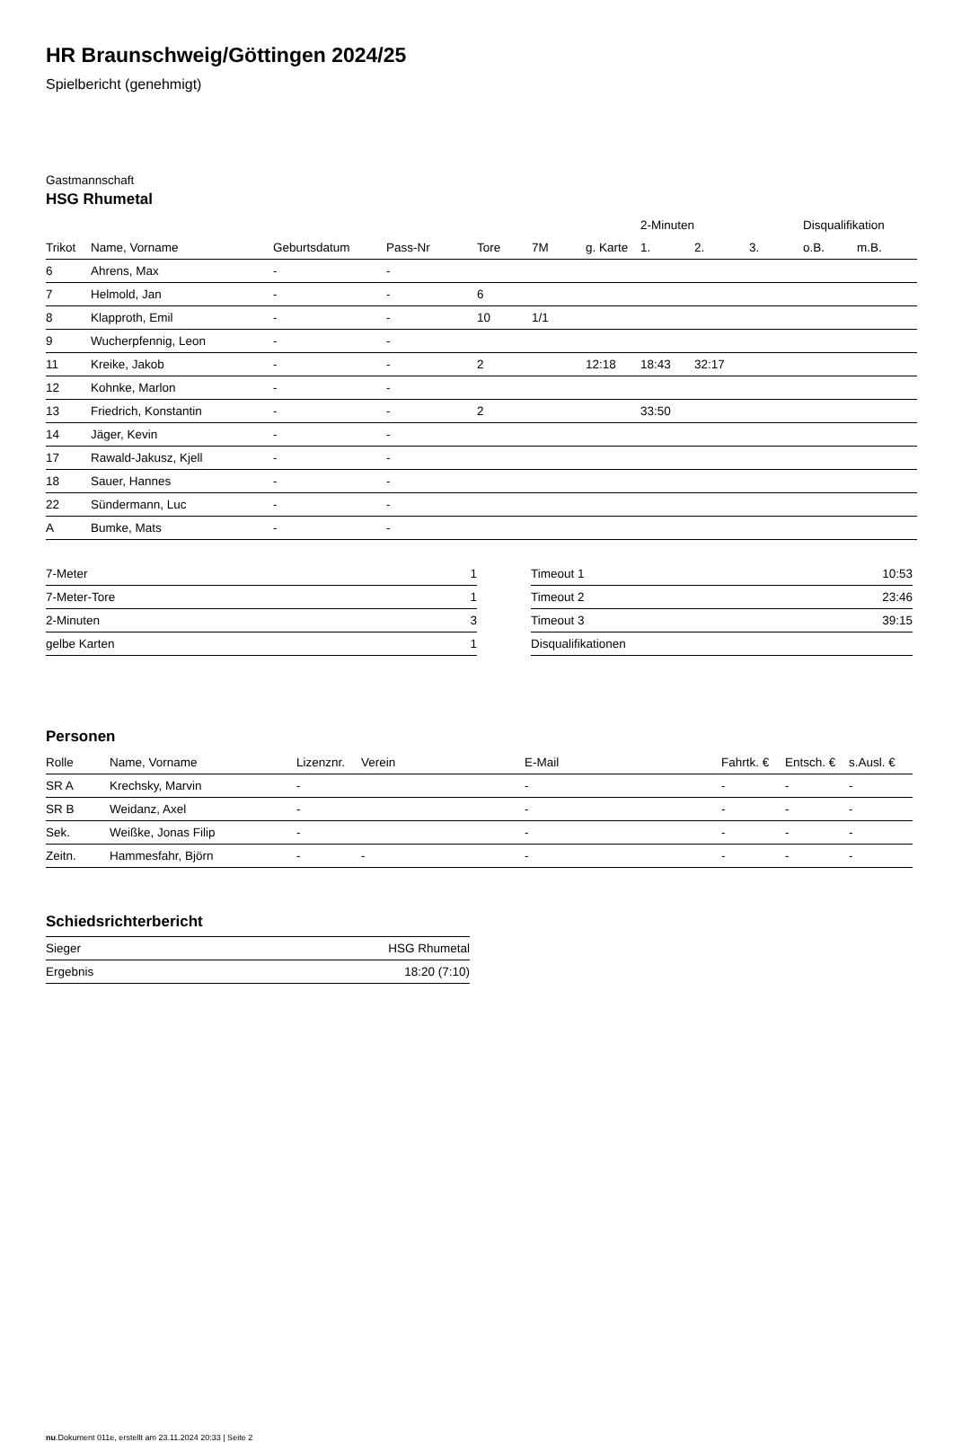HR Braunschweig/Göttingen 2024/25
Spielbericht (genehmigt)
Gastmannschaft
HSG Rhumetal
| | | | | | | | 2-Minuten | | | Disqualifikation | |
| --- | --- | --- | --- | --- | --- | --- | --- | --- | --- | --- | --- |
| Trikot | Name, Vorname | Geburtsdatum | Pass-Nr | Tore | 7M | g. Karte | 1. | 2. | 3. | o.B. | m.B. |
| 6 | Ahrens, Max | - | - | | | | | | | | |
| 7 | Helmold, Jan | - | - | 6 | | | | | | | |
| 8 | Klapproth, Emil | - | - | 10 | 1/1 | | | | | | |
| 9 | Wucherpfennig, Leon | - | - | | | | | | | | |
| 11 | Kreike, Jakob | - | - | 2 | | 12:18 | 18:43 | 32:17 | | | |
| 12 | Kohnke, Marlon | - | - | | | | | | | | |
| 13 | Friedrich, Konstantin | - | - | 2 | | | 33:50 | | | | |
| 14 | Jäger, Kevin | - | - | | | | | | | | |
| 17 | Rawald-Jakusz, Kjell | - | - | | | | | | | | |
| 18 | Sauer, Hannes | - | - | | | | | | | | |
| 22 | Sündermann, Luc | - | - | | | | | | | | |
| A | Bumke, Mats | - | - | | | | | | | | |
| 7-Meter | 1 |
| 7-Meter-Tore | 1 |
| 2-Minuten | 3 |
| gelbe Karten | 1 |
| Timeout 1 | 10:53 |
| Timeout 2 | 23:46 |
| Timeout 3 | 39:15 |
| Disqualifikationen | |
Personen
| Rolle | Name, Vorname | Lizenznr. | Verein | E-Mail | Fahrtk. € | Entsch. € | s.Ausl. € |
| --- | --- | --- | --- | --- | --- | --- | --- |
| SR A | Krechsky, Marvin | - | | - | - | - | - |
| SR B | Weidanz, Axel | - | | - | - | - | - |
| Sek. | Weißke, Jonas Filip | - | | - | - | - | - |
| Zeitn. | Hammesfahr, Björn | - | - | - | - | - | - |
Schiedsrichterbericht
| Sieger | HSG Rhumetal |
| Ergebnis | 18:20 (7:10) |
nu.Dokument 011e, erstellt am 23.11.2024 20:33 | Seite 2